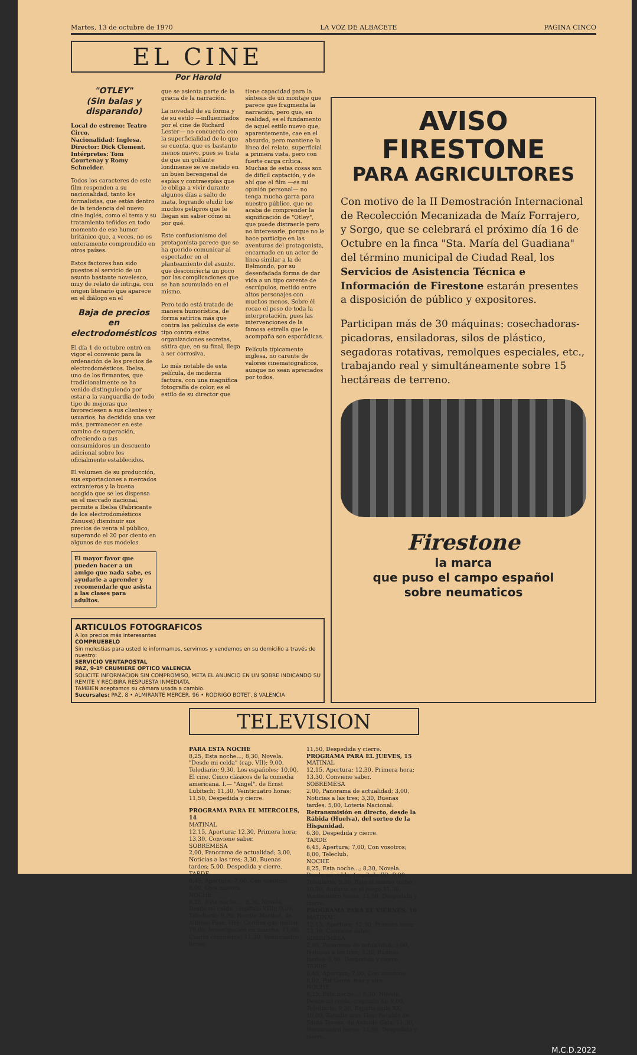Martes, 13 de octubre de 1970 LA VOZ DE ALBACETE PAGINA CINCO
EL CINE
Por Harold
"OTLEY"
(Sin balas y disparando)
Local de estreno: Teatro Circo.
Nacionalidad: Inglesa.
Director: Dick Clement.
Intérpretes: Tom Courtenay y Romy Schneider.
Todos los caracteres de este film responden a su nacionalidad, tanto los formalistas, que están dentro de la tendencia del nuevo cine inglés, como el tema y su tratamiento teñidos en todo momento de ese humor británico que, a veces, no es enteramente comprendido en otros países.
Estos factores han sido puestos al servicio de un asunto bastante novelesco, muy de relato de intriga, con origen literario que aparece en el diálogo en el
Baja de precios en electrodomésticos
El día 1 de octubre entró en vigor el convenio para la ordenación de los precios de electrodomésticos. Ibelsa, uno de los firmantes, que tradicionalmente se ha venido distinguiendo por estar a la vanguardia de todo tipo de mejoras que favoreciesen a sus clientes y usuarios, ha decidido una vez más, permanecer en este camino de superación, ofreciendo a sus consumidores un descuento adicional sobre los oficialmente establecidos.
El volumen de su producción, sus exportaciones a mercados extranjeros y la buena acogida que se les dispensa en el mercado nacional, permite a Ibelsa (Fabricante de los electrodomésticos Zanussi) disminuir sus precios de venta al público, superando el 20 por ciento en algunos de sus modelos.
El mayor favor que pueden hacer a un amigo que nada sabe, es ayudarle a aprender y recomendarle que asista a las clases para adultos.
que se asienta parte de la gracia de la narración.
La novedad de su forma y de su estilo —influenciados por el cine de Richard Lester— no concuerda con la superficialidad de lo que se cuenta, que es bastante menos nuevo, pues se trata de que un golfante londinense se ve metido en un buen berengenal de espías y contraespías que le obliga a vivir durante algunos días a salto de mata, logrando eludir los muchos peligros que le llegan sin saber cómo ni por qué.
Este confusionismo del protagonista parece que se ha querido comunicar al espectador en el planteamiento del asunto, que desconcierta un poco por las complicaciones que se han acumulado en el mismo.
Pero todo está tratado de manera humorística, de forma satírica más que contra las películas de este tipo contra estas organizaciones secretas, sátira que, en su final, llega a ser corrosiva.
Lo más notable de esta película, de moderna factura, con una magnífica fotografía de color, es el estilo de su director que
tiene capacidad para la síntesis de un montaje que parece que fragmenta la narración, pero que, en realidad, es el fundamento de aquel estilo nuevo que, aparentemente, cae en el absurdo, pero mantiene la línea del relato, superficial a primera vista, pero con fuerte carga crítica. Muchas de estas cosas son de difícil captación, y de ahí que el film —es mi opinión personal— no tenga mucha garra para nuestro público, que no acaba de comprender la significación de "Otley", que puede distraerle pero no interesarle, porque no le hace participe en las aventuras del protagonista, encarnado en un actor de línea similar a la de Belmondo, por su desenfadada forma de dar vida a un tipo carente de escrúpulos, metido entre altos personajes con muchos menos. Sobre él recae el peso de toda la interpretación, pues las intervenciones de la famosa estrella que le acompaña son esporádicas.
Película típicamente inglesa, no carente de valores cinematográficos, aunque no sean apreciados por todos.
ARTICULOS FOTOGRAFICOS
A los precios más interesantes
COMPRUEBELO
Sin molestias para usted le informamos, servimos y vendemos en su domicilio a través de nuestro:
SERVICIO VENTAPOSTAL
PAZ, 9-1º CRUMIERE OPTICO VALENCIA
SOLICITE INFORMACION SIN COMPROMISO, META EL ANUNCIO EN UN SOBRE INDICANDO SU REMITE Y RECIBIRA RESPUESTA INMEDIATA.
TAMBIEN aceptamos su cámara usada a cambio.
Sucursales: PAZ, 8 • ALMIRANTE MERCER, 96 • RODRIGO BOTET, 8 VALENCIA
AVISO
FIRESTONE
PARA AGRICULTORES
Con motivo de la II Demostración Internacional de Recolección Mecanizada de Maíz Forrajero, y Sorgo, que se celebrará el próximo día 16 de Octubre en la finca "Sta. María del Guadiana" del término municipal de Ciudad Real, los Servicios de Asistencia Técnica e Información de Firestone estarán presentes a disposición de público y expositores.
Participan más de 30 máquinas: cosechadoras-picadoras, ensiladoras, silos de plástico, segadoras rotativas, remolques especiales, etc., trabajando real y simultáneamente sobre 15 hectáreas de terreno.
Firestone
la marca
que puso el campo español
sobre neumaticos
TELEVISION
PARA ESTA NOCHE
8,25, Esta noche...; 8,30, Novela. "Desde mi celda" (cap. VII); 9,00, Telediario; 9,30, Los españoles; 10,00, El cine. Cinco clásicos de la comedia americana. I.— "Angel", de Ernst Lubitsch; 11,30, Veinticuatro horas; 11,50, Despedida y cierre.
PROGRAMA PARA EL MIERCOLES, 14
MATINAL
12,15, Apertura; 12,30, Primera hora; 13,30, Conviene saber.
SOBREMESA
2,00, Panorama de actualidad; 3,00, Noticias a las tres; 3,30, Buenas tardes; 5,00, Despedida y cierre.
TARDE
6,45, Apertura; 7,00, Con vosotros; 8,00, Ojos nuevos.
NOCHE
8,25, Esta noche...; 8,30, Novela. Desde mi celda, (capítulo VIII); 9,00, Telediario; 9,30, Remite Maribel, de Alfonso Paso. Hoy: Cariños que matan; 10,00, Investigación en marcha; 11,00, Cuarto continente; 11,30, Veinticuatro horas;
11,50, Despedida y cierre.
PROGRAMA PARA EL JUEVES, 15
MATINAL
12,15, Apertura; 12,30, Primera hora; 13,30, Conviene saber.
SOBREMESA
2,00, Panorama de actualidad; 3,00, Noticias a las tres; 3,30, Buenas tardes; 5,00, Lotería Nacional.
Retransmisión en directo, desde la Rábida (Huelva), del sorteo de la Hispanidad.
6,30, Despedida y cierre.
TARDE
6,45, Apertura; 7,00, Con vosotros; 8,00, Teleclub.
NOCHE
8,25, Esta noche...; 8,30, Novela. Desde mi celda, (capítulo IX); 9,00, Telediario; 9,30, Bajo el mismo techo; 10,00, Audacia es el juego 11,30, Veinticuatro horas; 11,50, Despedida y cierre.
PROGRAMA PARA EL VIERNES, 16
MATINAL
12,15, Apertura; 12,30, Primera hora; 13,30, Conviene saber.
SOBREMESA
2,00, Panorama de actualidad; 3,00, Noticias a las tres; 3,30, Buenas tardes; 5,00, Despedida y cierre.
TARDE
6,45, Apertura; 7,00, Con vosotros; 8,00, Por tierra, mar y aire.
NOCHE
8,25, Esta noche...; 8,30, Novela. Desde mi celda, (capítulo X); 9,00, Telediario; 9,30, España siglo XX; 10,00, Estudio uno. Hoy: Retablo de Santa Teresa, de Antonio Gala; 11,30, Veinticuatro horas; 11,50, Despedida y cierre.
M.C.D.2022